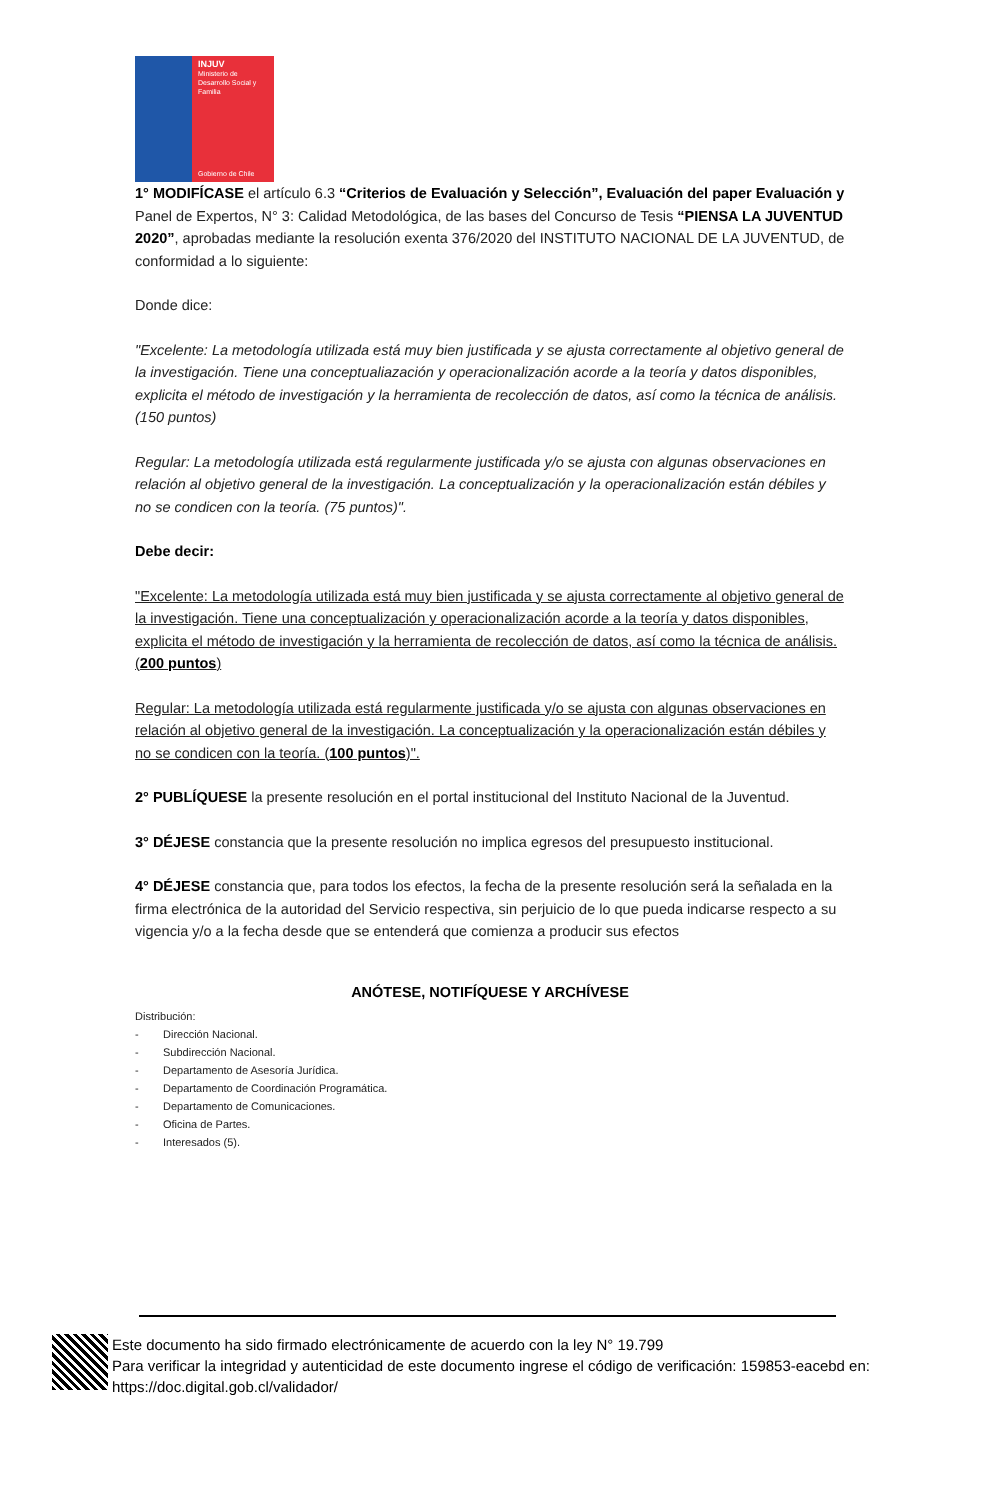INJUV
Ministerio de Desarrollo Social y Familia
Gobierno de Chile
1° MODIFÍCASE el artículo 6.3 “Criterios de Evaluación y Selección”, Evaluación del paper Evaluación y Panel de Expertos, N° 3: Calidad Metodológica, de las bases del Concurso de Tesis “PIENSA LA JUVENTUD 2020”, aprobadas mediante la resolución exenta 376/2020 del INSTITUTO NACIONAL DE LA JUVENTUD, de conformidad a lo siguiente:
Donde dice:
"Excelente: La metodología utilizada está muy bien justificada y se ajusta correctamente al objetivo general de la investigación. Tiene una conceptualiazación y operacionalización acorde a la teoría y datos disponibles, explicita el método de investigación y la herramienta de recolección de datos, así como la técnica de análisis. (150 puntos)
Regular: La metodología utilizada está regularmente justificada y/o se ajusta con algunas observaciones en relación al objetivo general de la investigación. La conceptualización y la operacionalización están débiles y no se condicen con la teoría. (75 puntos)".
Debe decir:
"Excelente: La metodología utilizada está muy bien justificada y se ajusta correctamente al objetivo general de la investigación. Tiene una conceptualización y operacionalización acorde a la teoría y datos disponibles, explicita el método de investigación y la herramienta de recolección de datos, así como la técnica de análisis. (200 puntos)
Regular: La metodología utilizada está regularmente justificada y/o se ajusta con algunas observaciones en relación al objetivo general de la investigación. La conceptualización y la operacionalización están débiles y no se condicen con la teoría. (100 puntos)".
2° PUBLÍQUESE la presente resolución en el portal institucional del Instituto Nacional de la Juventud.
3° DÉJESE constancia que la presente resolución no implica egresos del presupuesto institucional.
4° DÉJESE constancia que, para todos los efectos, la fecha de la presente resolución será la señalada en la firma electrónica de la autoridad del Servicio respectiva, sin perjuicio de lo que pueda indicarse respecto a su vigencia y/o a la fecha desde que se entenderá que comienza a producir sus efectos
ANÓTESE, NOTIFÍQUESE Y ARCHÍVESE
Distribución:
- Dirección Nacional.
- Subdirección Nacional.
- Departamento de Asesoría Jurídica.
- Departamento de Coordinación Programática.
- Departamento de Comunicaciones.
- Oficina de Partes.
- Interesados (5).
Este documento ha sido firmado electrónicamente de acuerdo con la ley N° 19.799
Para verificar la integridad y autenticidad de este documento ingrese el código de verificación: 159853-eacebd en:
https://doc.digital.gob.cl/validador/